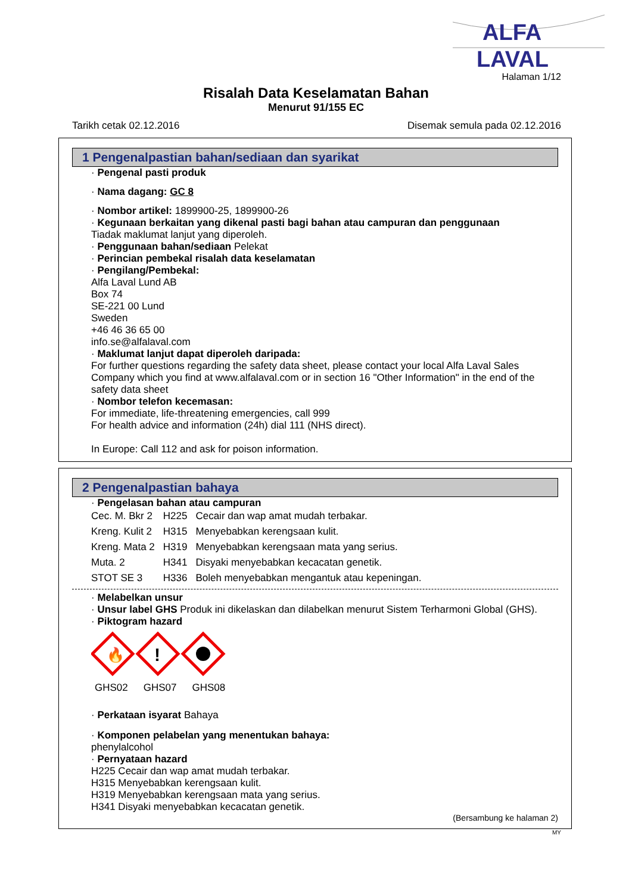ALFA
LAVAL
Halaman 1/12
Risalah Data Keselamatan Bahan
Menurut 91/155 EC
Tarikh cetak 02.12.2016 Disemak semula pada 02.12.2016
1 Pengenalpastian bahan/sediaan dan syarikat
· Pengenal pasti produk
· Nama dagang: GC 8
· Nombor artikel: 1899900-25, 1899900-26
· Kegunaan berkaitan yang dikenal pasti bagi bahan atau campuran dan penggunaan
Tiadak maklumat lanjut yang diperoleh.
· Penggunaan bahan/sediaan Pelekat
· Perincian pembekal risalah data keselamatan
· Pengilang/Pembekal:
Alfa Laval Lund AB
Box 74
SE-221 00 Lund
Sweden
+46 46 36 65 00
info.se@alfalaval.com
· Maklumat lanjut dapat diperoleh daripada:
For further questions regarding the safety data sheet, please contact your local Alfa Laval Sales Company which you find at www.alfalaval.com or in section 16 "Other Information" in the end of the safety data sheet
· Nombor telefon kecemasan:
For immediate, life-threatening emergencies, call 999
For health advice and information (24h) dial 111 (NHS direct).
In Europe: Call 112 and ask for poison information.
2 Pengenalpastian bahaya
· Pengelasan bahan atau campuran
| Cec. M. Bkr 2 | H225 | Cecair dan wap amat mudah terbakar. |
| Kreng. Kulit 2 | H315 | Menyebabkan kerengsaan kulit. |
| Kreng. Mata 2 | H319 | Menyebabkan kerengsaan mata yang serius. |
| Muta. 2 | H341 | Disyaki menyebabkan kecacatan genetik. |
| STOT SE 3 | H336 | Boleh menyebabkan mengantuk atau kepeningan. |
· Melabelkan unsur
· Unsur label GHS Produk ini dikelaskan dan dilabelkan menurut Sistem Terharmoni Global (GHS).
· Piktogram hazard
🔥
!
GHS02 GHS07 GHS08
· Perkataan isyarat Bahaya
· Komponen pelabelan yang menentukan bahaya:
phenylalcohol
· Pernyataan hazard
H225 Cecair dan wap amat mudah terbakar.
H315 Menyebabkan kerengsaan kulit.
H319 Menyebabkan kerengsaan mata yang serius.
H341 Disyaki menyebabkan kecacatan genetik.
(Bersambung ke halaman 2)
MY